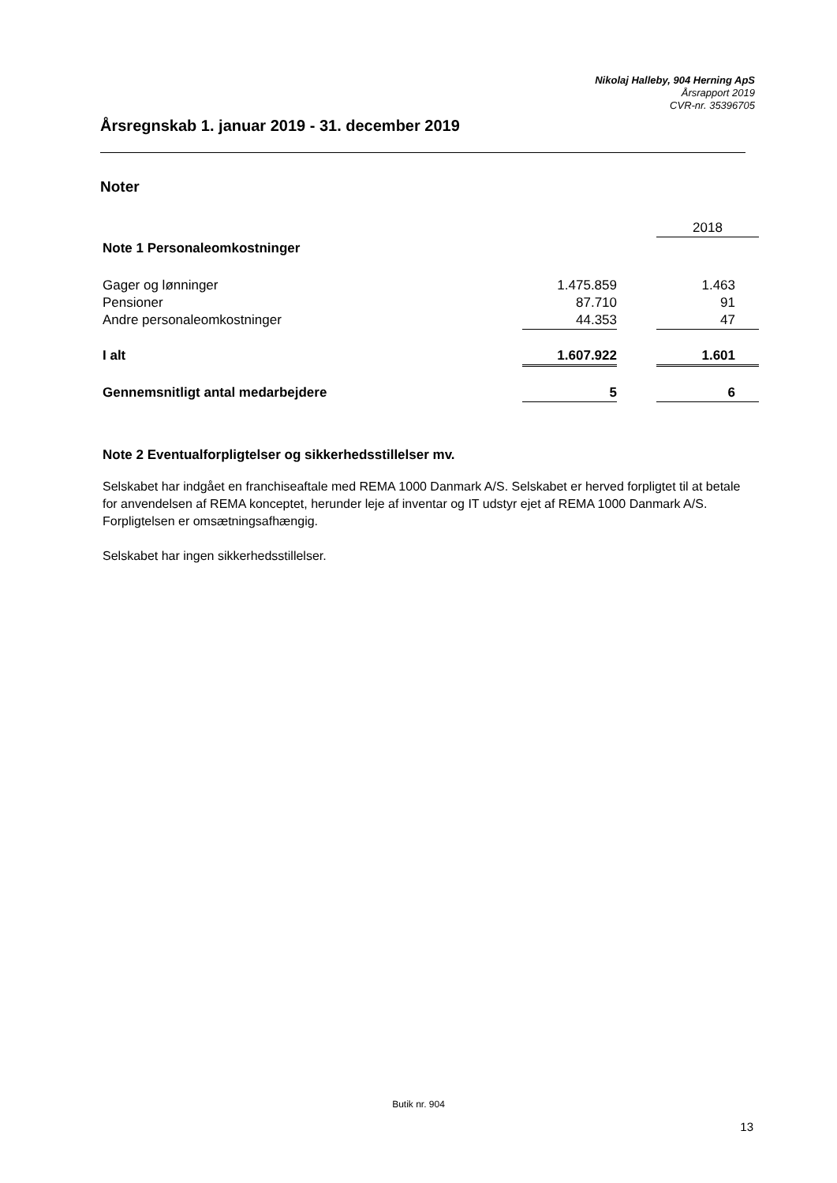Nikolaj Halleby, 904 Herning ApS
Årsrapport 2019
CVR-nr. 35396705
Årsregnskab 1. januar 2019 - 31. december 2019
Noter
| | | | 2018 |
| Note 1 Personaleomkostninger | | | |
| Gager og lønninger | 1.475.859 | | 1.463 |
| Pensioner | 87.710 | | 91 |
| Andre personaleomkostninger | 44.353 | | 47 |
| I alt | 1.607.922 | | 1.601 |
| Gennemsnitligt antal medarbejdere | 5 | | 6 |
Note 2 Eventualforpligtelser og sikkerhedsstillelser mv.
Selskabet har indgået en franchiseaftale med REMA 1000 Danmark A/S. Selskabet er herved forpligtet til at betale for anvendelsen af REMA konceptet, herunder leje af inventar og IT udstyr ejet af REMA 1000 Danmark A/S. Forpligtelsen er omsætningsafhængig.
Selskabet har ingen sikkerhedsstillelser.
Butik nr. 904
13